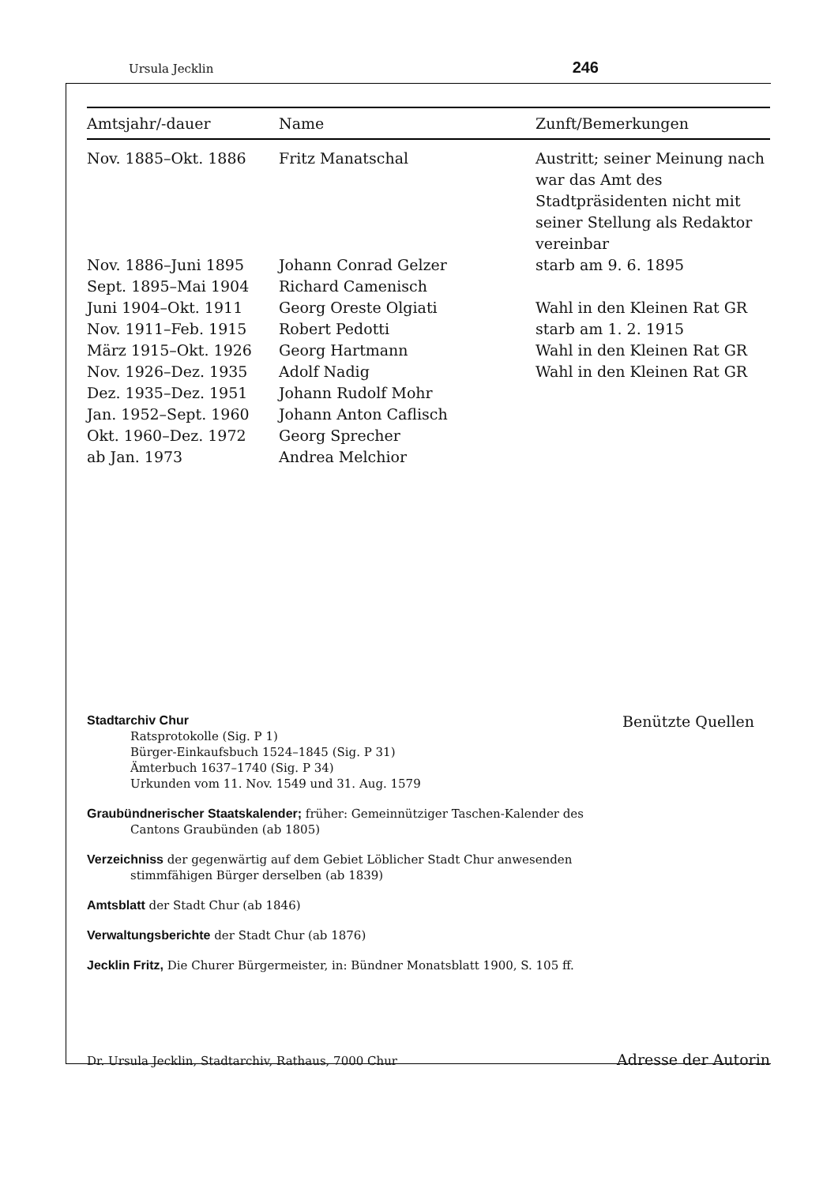Ursula Jecklin 246
| Amtsjahr/-dauer | Name | Zunft/Bemerkungen |
| --- | --- | --- |
| Nov. 1885–Okt. 1886 | Fritz Manatschal | Austritt; seiner Meinung nach war das Amt des Stadtpräsidenten nicht mit seiner Stellung als Redaktor vereinbar |
| Nov. 1886–Juni 1895 | Johann Conrad Gelzer | starb am 9. 6. 1895 |
| Sept. 1895–Mai 1904 | Richard Camenisch | |
| Juni 1904–Okt. 1911 | Georg Oreste Olgiati | Wahl in den Kleinen Rat GR |
| Nov. 1911–Feb. 1915 | Robert Pedotti | starb am 1. 2. 1915 |
| März 1915–Okt. 1926 | Georg Hartmann | Wahl in den Kleinen Rat GR |
| Nov. 1926–Dez. 1935 | Adolf Nadig | Wahl in den Kleinen Rat GR |
| Dez. 1935–Dez. 1951 | Johann Rudolf Mohr | |
| Jan. 1952–Sept. 1960 | Johann Anton Caflisch | |
| Okt. 1960–Dez. 1972 | Georg Sprecher | |
| ab Jan. 1973 | Andrea Melchior | |
Stadtarchiv Chur
Ratsprotokolle (Sig. P 1)
Bürger-Einkaufsbuch 1524–1845 (Sig. P 31)
Ämterbuch 1637–1740 (Sig. P 34)
Urkunden vom 11. Nov. 1549 und 31. Aug. 1579
Graubündnerischer Staatskalender; früher: Gemeinnütziger Taschen-Kalender des Cantons Graubünden (ab 1805)
Verzeichniss der gegenwärtig auf dem Gebiet Löblicher Stadt Chur anwesenden stimmfähigen Bürger derselben (ab 1839)
Amtsblatt der Stadt Chur (ab 1846)
Verwaltungsberichte der Stadt Chur (ab 1876)
Jecklin Fritz, Die Churer Bürgermeister, in: Bündner Monatsblatt 1900, S. 105 ff.
Benützte Quellen
Dr. Ursula Jecklin, Stadtarchiv, Rathaus, 7000 Chur Adresse der Autorin